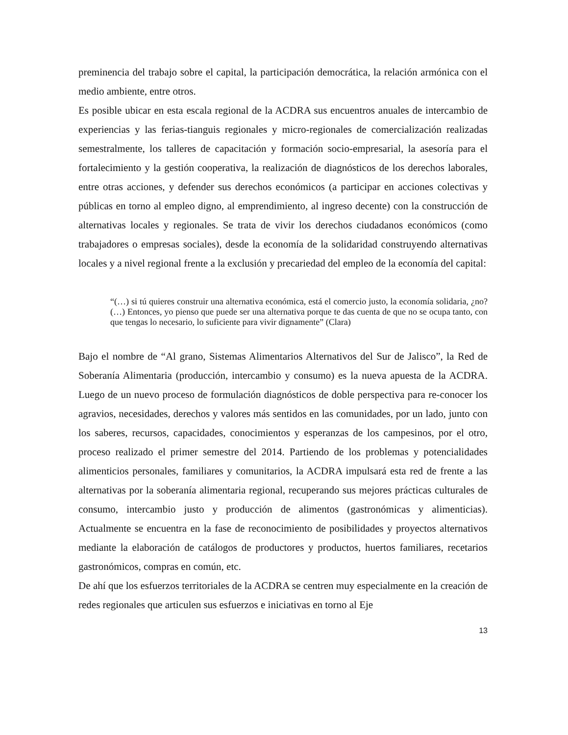preminencia del trabajo sobre el capital, la participación democrática, la relación armónica con el medio ambiente, entre otros.
Es posible ubicar en esta escala regional de la ACDRA sus encuentros anuales de intercambio de experiencias y las ferias-tianguis regionales y micro-regionales de comercialización realizadas semestralmente, los talleres de capacitación y formación socio-empresarial, la asesoría para el fortalecimiento y la gestión cooperativa, la realización de diagnósticos de los derechos laborales, entre otras acciones, y defender sus derechos económicos (a participar en acciones colectivas y públicas en torno al empleo digno, al emprendimiento, al ingreso decente) con la construcción de alternativas locales y regionales. Se trata de vivir los derechos ciudadanos económicos (como trabajadores o empresas sociales), desde la economía de la solidaridad construyendo alternativas locales y a nivel regional frente a la exclusión y precariedad del empleo de la economía del capital:
“(…) si tú quieres construir una alternativa económica, está el comercio justo, la economía solidaria, ¿no? (…) Entonces, yo pienso que puede ser una alternativa porque te das cuenta de que no se ocupa tanto, con que tengas lo necesario, lo suficiente para vivir dignamente” (Clara)
Bajo el nombre de “Al grano, Sistemas Alimentarios Alternativos del Sur de Jalisco”, la Red de Soberanía Alimentaria (producción, intercambio y consumo) es la nueva apuesta de la ACDRA. Luego de un nuevo proceso de formulación diagnósticos de doble perspectiva para re-conocer los agravios, necesidades, derechos y valores más sentidos en las comunidades, por un lado, junto con los saberes, recursos, capacidades, conocimientos y esperanzas de los campesinos, por el otro, proceso realizado el primer semestre del 2014. Partiendo de los problemas y potencialidades alimenticios personales, familiares y comunitarios, la ACDRA impulsará esta red de frente a las alternativas por la soberanía alimentaria regional, recuperando sus mejores prácticas culturales de consumo, intercambio justo y producción de alimentos (gastronómicas y alimenticias). Actualmente se encuentra en la fase de reconocimiento de posibilidades y proyectos alternativos mediante la elaboración de catálogos de productores y productos, huertos familiares, recetarios gastronómicos, compras en común, etc.
De ahí que los esfuerzos territoriales de la ACDRA se centren muy especialmente en la creación de redes regionales que articulen sus esfuerzos e iniciativas en torno al Eje
13